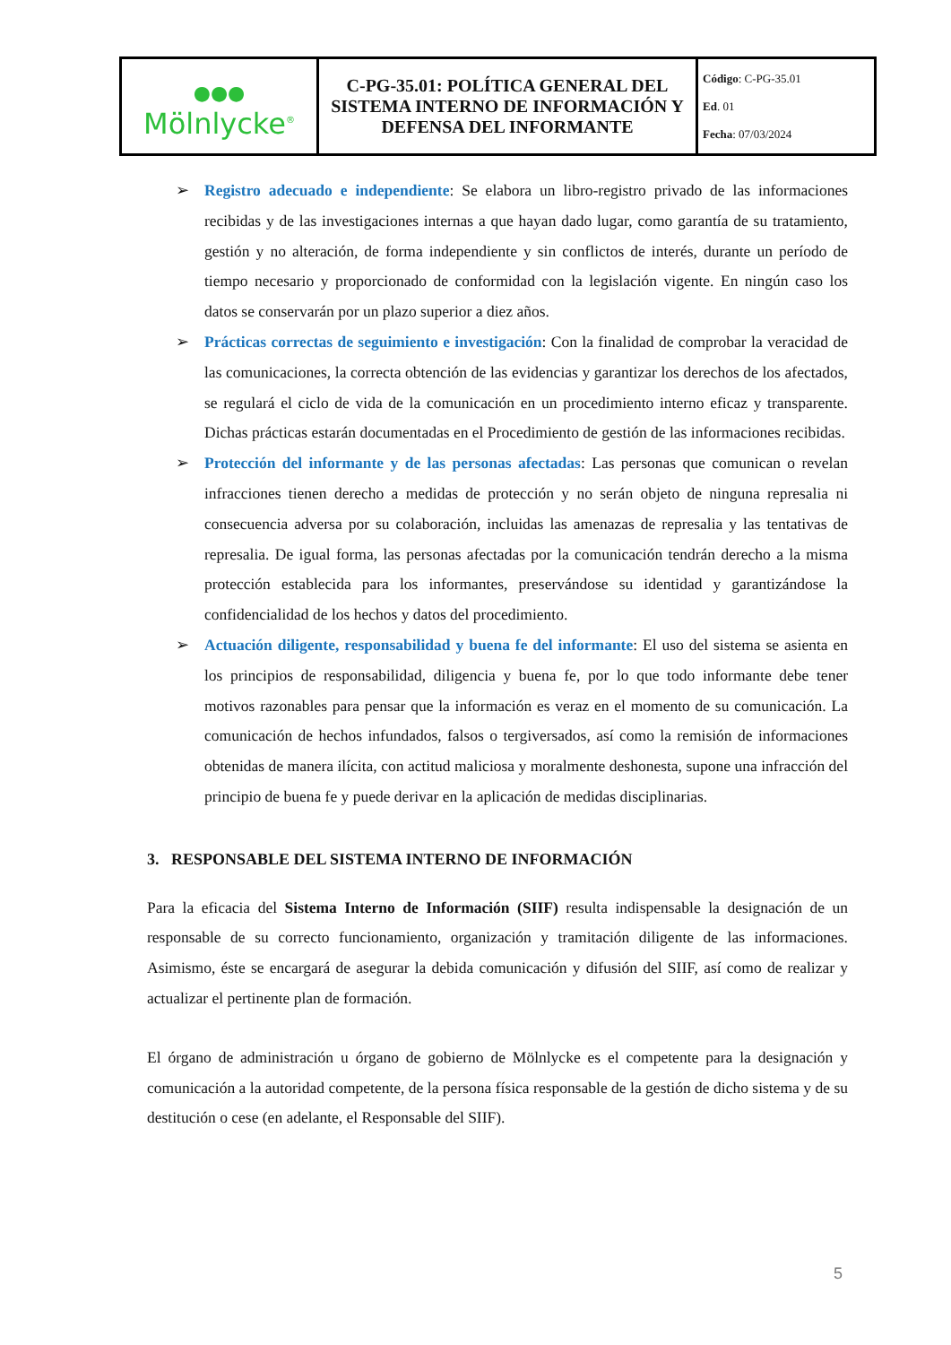| ●●● Mölnlycke<sup>®</sup> | C-PG-35.01: POLÍTICA GENERAL DEL SISTEMA INTERNO DE INFORMACIÓN Y DEFENSA DEL INFORMANTE | Código : C-PG-35.01 Ed . 01 Fecha : 07/03/2024 |
➢ Registro adecuado e independiente: Se elabora un libro-registro privado de las informaciones recibidas y de las investigaciones internas a que hayan dado lugar, como garantía de su tratamiento, gestión y no alteración, de forma independiente y sin conflictos de interés, durante un período de tiempo necesario y proporcionado de conformidad con la legislación vigente. En ningún caso los datos se conservarán por un plazo superior a diez años.
➢ Prácticas correctas de seguimiento e investigación: Con la finalidad de comprobar la veracidad de las comunicaciones, la correcta obtención de las evidencias y garantizar los derechos de los afectados, se regulará el ciclo de vida de la comunicación en un procedimiento interno eficaz y transparente. Dichas prácticas estarán documentadas en el Procedimiento de gestión de las informaciones recibidas.
➢ Protección del informante y de las personas afectadas: Las personas que comunican o revelan infracciones tienen derecho a medidas de protección y no serán objeto de ninguna represalia ni consecuencia adversa por su colaboración, incluidas las amenazas de represalia y las tentativas de represalia. De igual forma, las personas afectadas por la comunicación tendrán derecho a la misma protección establecida para los informantes, preservándose su identidad y garantizándose la confidencialidad de los hechos y datos del procedimiento.
➢ Actuación diligente, responsabilidad y buena fe del informante: El uso del sistema se asienta en los principios de responsabilidad, diligencia y buena fe, por lo que todo informante debe tener motivos razonables para pensar que la información es veraz en el momento de su comunicación. La comunicación de hechos infundados, falsos o tergiversados, así como la remisión de informaciones obtenidas de manera ilícita, con actitud maliciosa y moralmente deshonesta, supone una infracción del principio de buena fe y puede derivar en la aplicación de medidas disciplinarias.
3. RESPONSABLE DEL SISTEMA INTERNO DE INFORMACIÓN
Para la eficacia del Sistema Interno de Información (SIIF) resulta indispensable la designación de un responsable de su correcto funcionamiento, organización y tramitación diligente de las informaciones. Asimismo, éste se encargará de asegurar la debida comunicación y difusión del SIIF, así como de realizar y actualizar el pertinente plan de formación.
El órgano de administración u órgano de gobierno de Mölnlycke es el competente para la designación y comunicación a la autoridad competente, de la persona física responsable de la gestión de dicho sistema y de su destitución o cese (en adelante, el Responsable del SIIF).
5